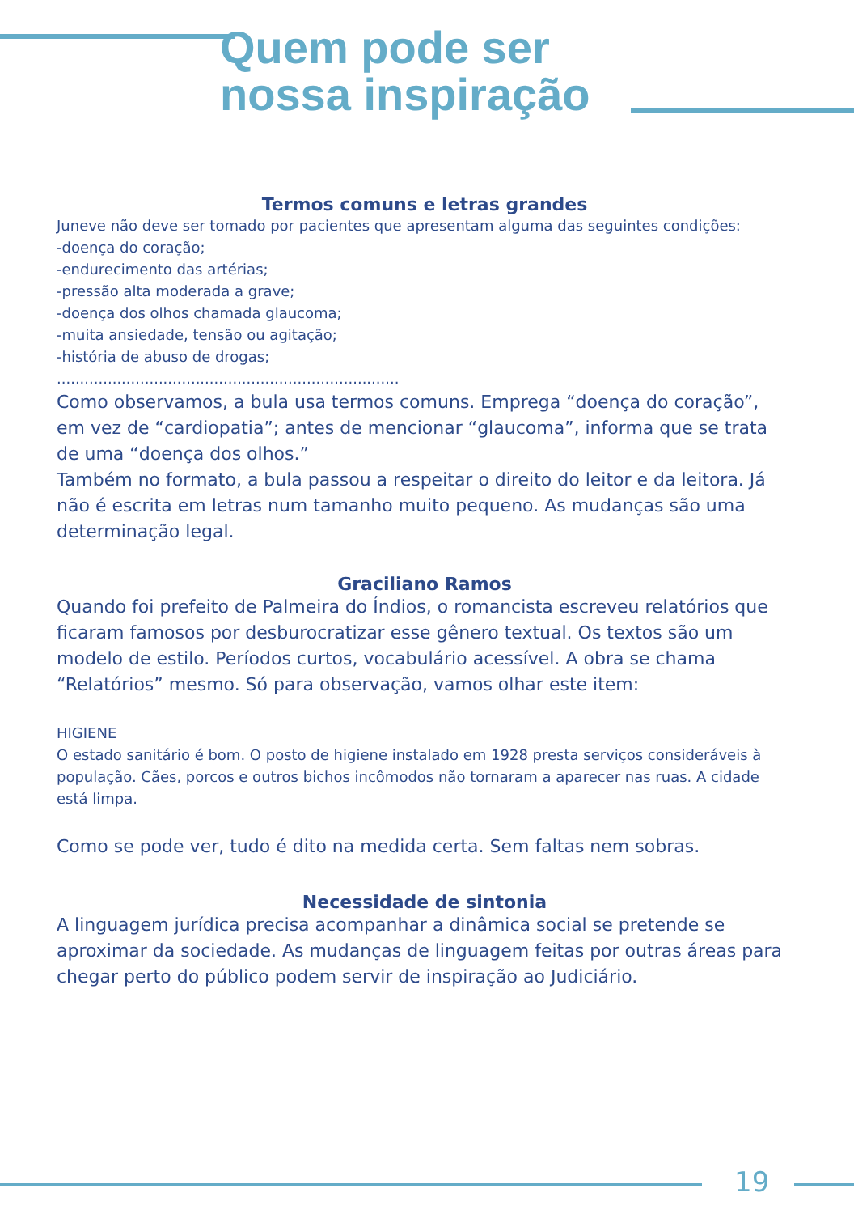Quem pode ser
nossa inspiração
Termos comuns e letras grandes
Juneve não deve ser tomado por pacientes que apresentam alguma das seguintes condições:
-doença do coração;
-endurecimento das artérias;
-pressão alta moderada a grave;
-doença dos olhos chamada glaucoma;
-muita ansiedade, tensão ou agitação;
-história de abuso de drogas;
..........................................................................
Como observamos, a bula usa termos comuns. Emprega “doença do coração”, em vez de “cardiopatia”; antes de mencionar “glaucoma”, informa que se trata de uma “doença dos olhos.”
Também no formato, a bula passou a respeitar o direito do leitor e da leitora. Já não é escrita em letras num tamanho muito pequeno. As mudanças são uma determinação legal.
Graciliano Ramos
Quando foi prefeito de Palmeira do Índios, o romancista escreveu relatórios que ficaram famosos por desburocratizar esse gênero textual. Os textos são um modelo de estilo. Períodos curtos, vocabulário acessível. A obra se chama “Relatórios” mesmo. Só para observação, vamos olhar este item:
HIGIENE
O estado sanitário é bom. O posto de higiene instalado em 1928 presta serviços consideráveis à população. Cães, porcos e outros bichos incômodos não tornaram a aparecer nas ruas. A cidade está limpa.
Como se pode ver, tudo é dito na medida certa. Sem faltas nem sobras.
Necessidade de sintonia
A linguagem jurídica precisa acompanhar a dinâmica social se pretende se aproximar da sociedade. As mudanças de linguagem feitas por outras áreas para chegar perto do público podem servir de inspiração ao Judiciário.
19